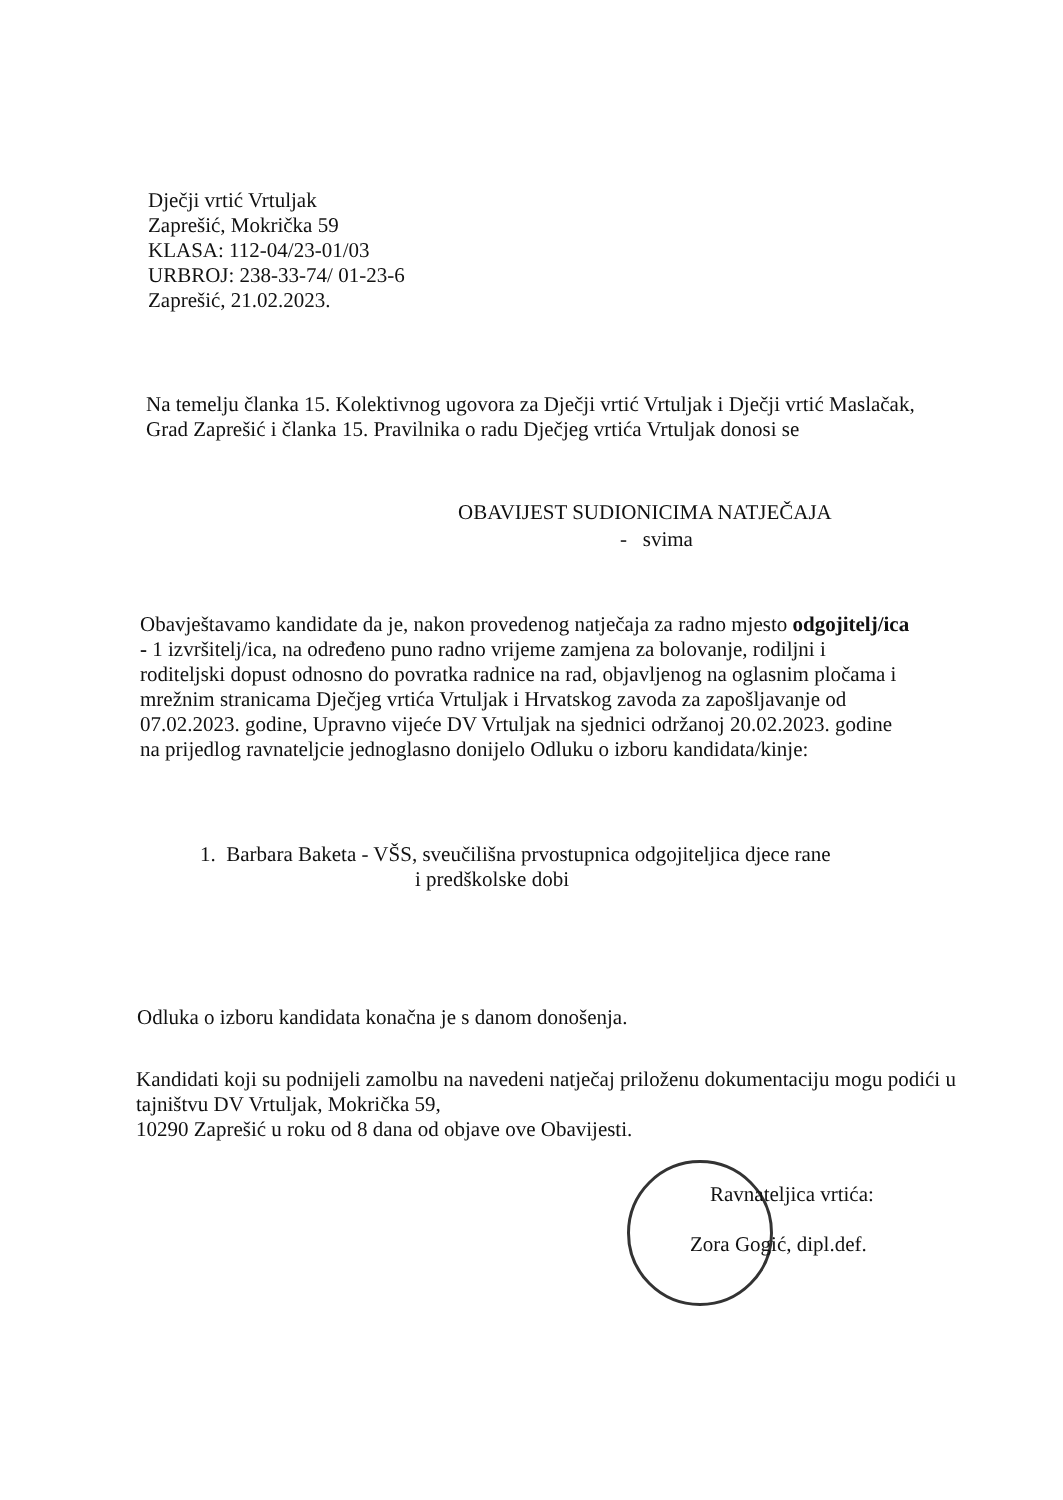Dječji vrtić Vrtuljak
Zaprešić, Mokrička 59
KLASA: 112-04/23-01/03
URBROJ: 238-33-74/ 01-23-6
Zaprešić, 21.02.2023.
Na temelju članka 15. Kolektivnog ugovora za Dječji vrtić Vrtuljak i Dječji vrtić Maslačak, Grad Zaprešić i članka 15. Pravilnika o radu Dječjeg vrtića Vrtuljak donosi se
OBAVIJEST SUDIONICIMA NATJEČAJA
- svima
Obavještavamo kandidate da je, nakon provedenog natječaja za radno mjesto odgojitelj/ica - 1 izvršitelj/ica, na određeno puno radno vrijeme zamjena za bolovanje, rodiljni i roditeljski dopust odnosno do povratka radnice na rad, objavljenog na oglasnim pločama i mrežnim stranicama Dječjeg vrtića Vrtuljak i Hrvatskog zavoda za zapošljavanje od 07.02.2023. godine, Upravno vijeće DV Vrtuljak na sjednici održanoj 20.02.2023. godine na prijedlog ravnateljcie jednoglasno donijelo Odluku o izboru kandidata/kinje:
1. Barbara Baketa - VŠS, sveučilišna prvostupnica odgojiteljica djece rane
i predškolske dobi
Odluka o izboru kandidata konačna je s danom donošenja.
Kandidati koji su podnijeli zamolbu na navedeni natječaj priloženu dokumentaciju mogu podići u tajništvu DV Vrtuljak, Mokrička 59,
10290 Zaprešić u roku od 8 dana od objave ove Obavijesti.
Ravnateljica vrtića:
Zora Gogić, dipl.def.